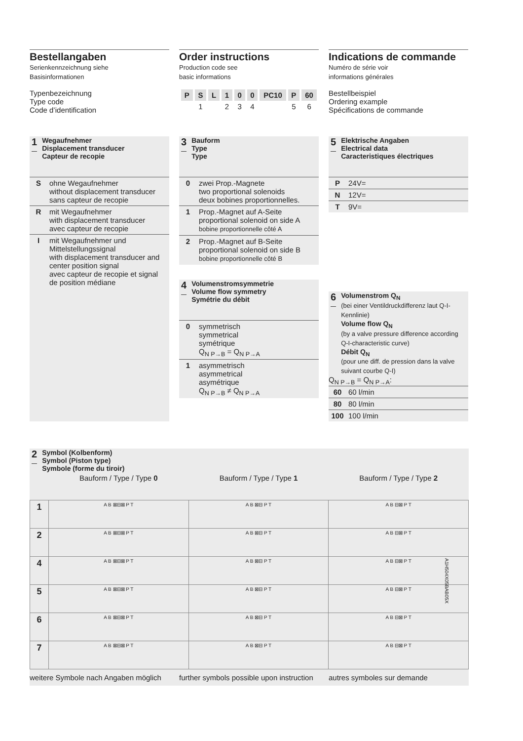Bestellangaben
Serienkennzeichnung siehe
Basisinformationen
Typenbezeichnung
Type code
Code d’identification
Order instructions
Production code see
basic informations
| P | S | L | 1 | 0 | 0 | PC10 | P | 60 |
| | 1 | | 2 | 3 | 4 | | 5 | 6 |
Indications de commande
Numéro de série voir
informations générales
Bestellbeispiel
Ordering example
Spécifications de commande
1 Wegaufnehmer
Displacement transducer
Capteur de recopie
| S | ohne Wegaufnehmer without displacement transducer sans capteur de recopie |
| R | mit Wegaufnehmer with displacement transducer avec capteur de recopie |
| I | mit Wegaufnehmer und Mittelstellungssignal with displacement transducer and center position signal avec capteur de recopie et signal de position médiane |
3 Bauform
Type
Type
| 0 | zwei Prop.-Magnete two proportional solenoids deux bobines proportionnelles. |
| 1 | Prop.-Magnet auf A-Seite proportional solenoid on side A bobine proportionnelle côté A |
| 2 | Prop.-Magnet auf B-Seite proportional solenoid on side B bobine proportionnelle côté B |
4 Volumenstromsymmetrie
Volume flow symmetry
Symétrie du débit
| 0 | symmetrisch symmetrical symétrique Q<sub>N P→B</sub> = Q<sub>N P→A</sub> |
| 1 | asymmetrisch asymmetrical asymétrique Q<sub>N P→B</sub> ≠ Q<sub>N P→A</sub> |
5 Elektrische Angaben
Electrical data
Caracteristiques électriques
| P | 24V= |
| N | 12V= |
| T | 9V= |
6 Volumenstrom Q<sub>N</sub>
(bei einer Ventildruckdifferenz laut Q-I-Kennlinie)
Volume flow Q<sub>N</sub>
(by a valve pressure difference according Q-I-characteristic curve)
Débit Q<sub>N</sub>
(pour une diff. de pression dans la valve suivant courbe Q-I)
Q<sub>N P→B</sub> = Q<sub>N P→A</sub>:
| 60 | 60 l/min |
| 80 | 80 l/min |
| 100 | 100 l/min |
2 Symbol (Kolbenform)
Symbol (Piston type)
Symbole (forme du tiroir)
| | Bauform / Type / Type 0 | Bauform / Type / Type 1 | Bauform / Type / Type 2 |
| 1 | A B ⊠⊟⊠ P T | A B ⊠⊟ P T | A B ⊟⊠ P T |
| 2 | A B ⊠⊟⊠ P T | A B ⊠⊟ P T | A B ⊟⊠ P T |
| 4 | A B ⊠⊟⊠ P T | A B ⊠⊟ P T | A B ⊟⊠ P T |
| 5 | A B ⊠⊟⊠ P T | A B ⊠⊟ P T | A B ⊟⊠ P T |
| 6 | A B ⊠⊟⊠ P T | A B ⊠⊟ P T | A B ⊟⊠ P T |
| 7 | A B ⊠⊟⊠ P T | A B ⊠⊟ P T | A B ⊟⊠ P T |
weitere Symbole nach Angaben möglich
further symbols possible upon instruction
autres symboles sur demande
A1H504X05BAB05X